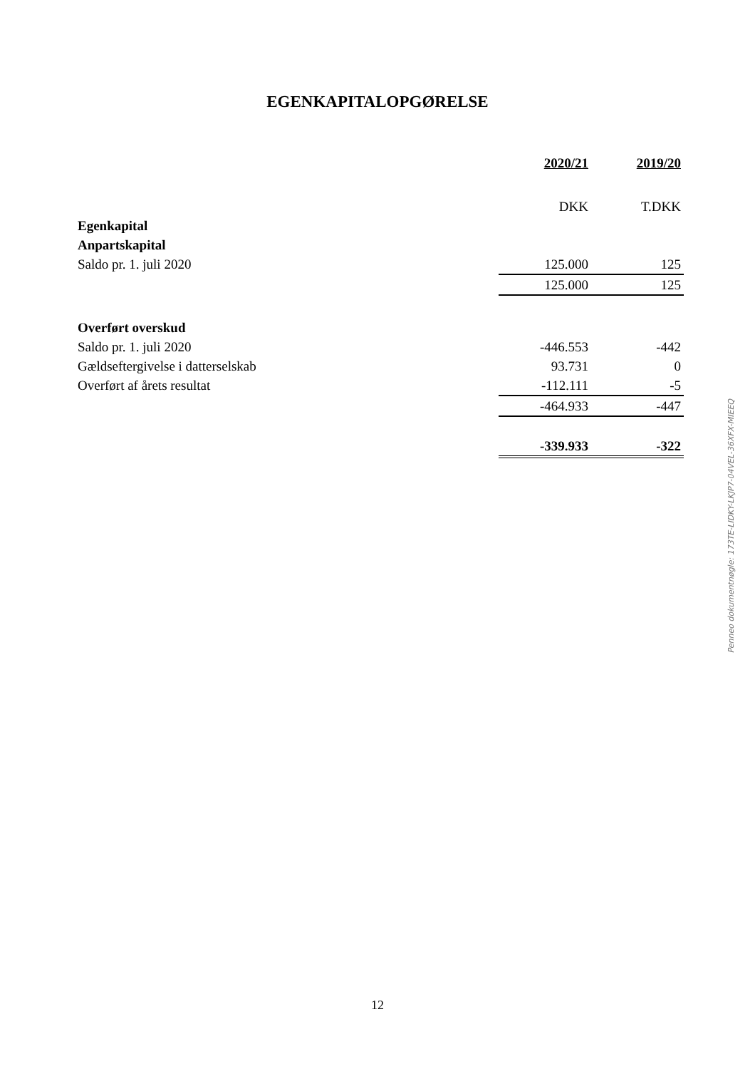EGENKAPITALOPGØRELSE
| | 2020/21 | 2019/20 |
| --- | --- | --- |
| | DKK | T.DKK |
| Egenkapital | | |
| Anpartskapital | | |
| Saldo pr. 1. juli 2020 | 125.000 | 125 |
| | 125.000 | 125 |
| Overført overskud | | |
| Saldo pr. 1. juli 2020 | -446.553 | -442 |
| Gældseftergivelse i datterselskab | 93.731 | 0 |
| Overført af årets resultat | -112.111 | -5 |
| | -464.933 | -447 |
| | -339.933 | -322 |
Penneo dokumentnøgle: 173TE-LIDKY-LKJP7-04VEL-36XFX-MIEEQ
12